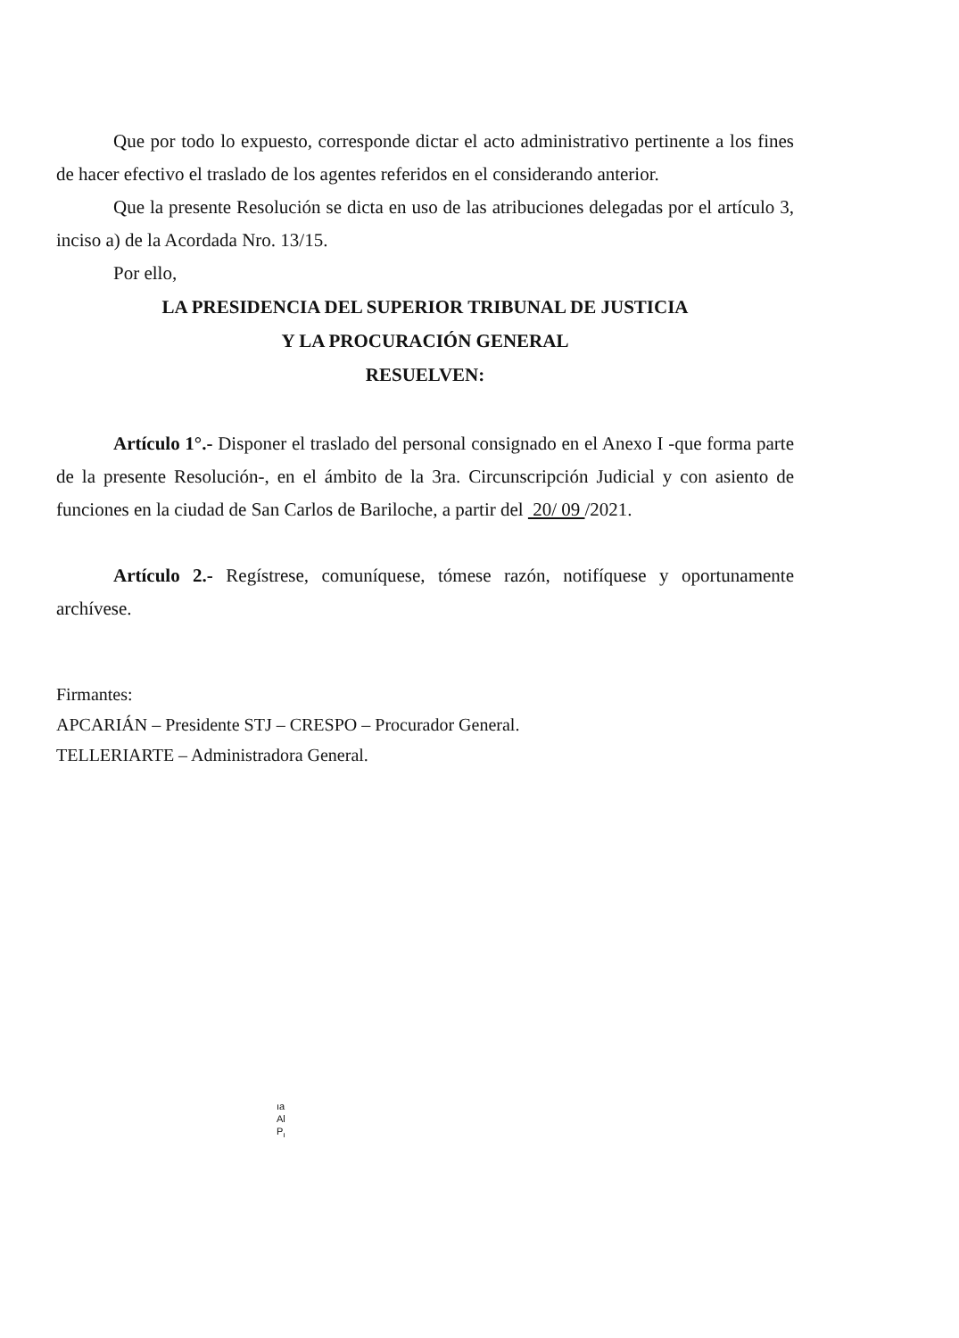Que por todo lo expuesto, corresponde dictar el acto administrativo pertinente a los fines de hacer efectivo el traslado de los agentes referidos en el considerando anterior.
Que la presente Resolución se dicta en uso de las atribuciones delegadas por el artículo 3, inciso a) de la Acordada Nro. 13/15.
Por ello,
LA PRESIDENCIA DEL SUPERIOR TRIBUNAL DE JUSTICIA
Y LA PROCURACIÓN GENERAL
RESUELVEN:
Artículo 1°.- Disponer el traslado del personal consignado en el Anexo I -que forma parte de la presente Resolución-, en el ámbito de la 3ra. Circunscripción Judicial y con asiento de funciones en la ciudad de San Carlos de Bariloche, a partir del 20/ 09 /2021.
Artículo 2.- Regístrese, comuníquese, tómese razón, notifíquese y oportunamente archívese.
Firmantes:
APCARIÁN – Presidente STJ – CRESPO – Procurador General.
TELLERIARTE – Administradora General.
ıa
Al
P<sub>ı</sub>